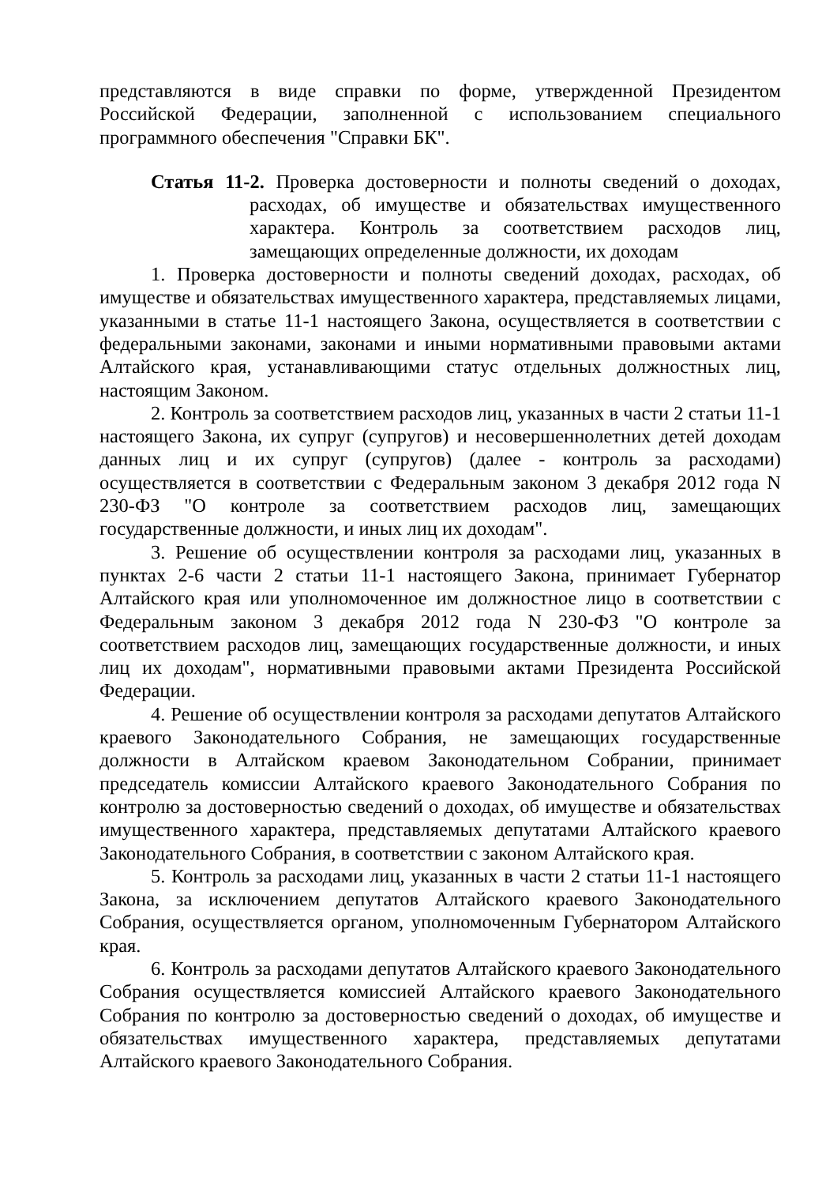представляются в виде справки по форме, утвержденной Президентом Российской Федерации, заполненной с использованием специального программного обеспечения "Справки БК".
Статья 11-2. Проверка достоверности и полноты сведений о доходах, расходах, об имуществе и обязательствах имущественного характера. Контроль за соответствием расходов лиц, замещающих определенные должности, их доходам
1. Проверка достоверности и полноты сведений доходах, расходах, об имуществе и обязательствах имущественного характера, представляемых лицами, указанными в статье 11-1 настоящего Закона, осуществляется в соответствии с федеральными законами, законами и иными нормативными правовыми актами Алтайского края, устанавливающими статус отдельных должностных лиц, настоящим Законом.
2. Контроль за соответствием расходов лиц, указанных в части 2 статьи 11-1 настоящего Закона, их супруг (супругов) и несовершеннолетних детей доходам данных лиц и их супруг (супругов) (далее - контроль за расходами) осуществляется в соответствии с Федеральным законом 3 декабря 2012 года N 230-ФЗ "О контроле за соответствием расходов лиц, замещающих государственные должности, и иных лиц их доходам".
3. Решение об осуществлении контроля за расходами лиц, указанных в пунктах 2-6 части 2 статьи 11-1 настоящего Закона, принимает Губернатор Алтайского края или уполномоченное им должностное лицо в соответствии с Федеральным законом 3 декабря 2012 года N 230-ФЗ "О контроле за соответствием расходов лиц, замещающих государственные должности, и иных лиц их доходам", нормативными правовыми актами Президента Российской Федерации.
4. Решение об осуществлении контроля за расходами депутатов Алтайского краевого Законодательного Собрания, не замещающих государственные должности в Алтайском краевом Законодательном Собрании, принимает председатель комиссии Алтайского краевого Законодательного Собрания по контролю за достоверностью сведений о доходах, об имуществе и обязательствах имущественного характера, представляемых депутатами Алтайского краевого Законодательного Собрания, в соответствии с законом Алтайского края.
5. Контроль за расходами лиц, указанных в части 2 статьи 11-1 настоящего Закона, за исключением депутатов Алтайского краевого Законодательного Собрания, осуществляется органом, уполномоченным Губернатором Алтайского края.
6. Контроль за расходами депутатов Алтайского краевого Законодательного Собрания осуществляется комиссией Алтайского краевого Законодательного Собрания по контролю за достоверностью сведений о доходах, об имуществе и обязательствах имущественного характера, представляемых депутатами Алтайского краевого Законодательного Собрания.